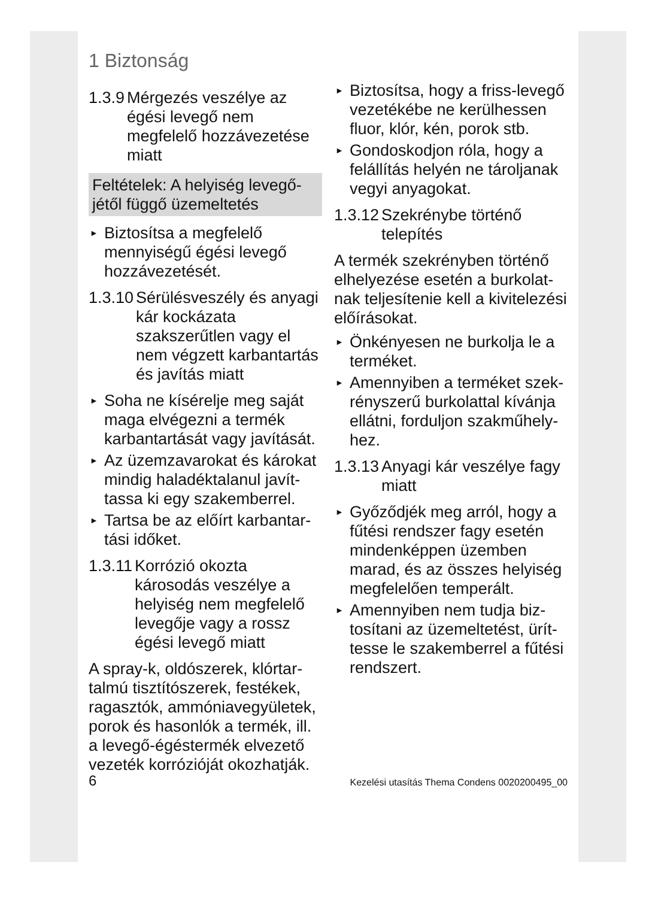1 Biztonság
1.3.9 Mérgezés veszélye az égési levegő nem megfelelő hozzávezetése miatt
Feltételek: A helyiség levegő­jétől függő üzemeltetés
► Biztosítsa a megfelelő mennyiségű égési levegő hozzávezetését.
1.3.10 Sérülésveszély és anyagi kár kockázata szakszerűtlen vagy el nem végzett karbantartás és javítás miatt
► Soha ne kísérelje meg saját maga elvégezni a termék karbantartását vagy javítását.
► Az üzemzavarokat és károkat mindig haladéktalanul javít­tassa ki egy szakemberrel.
► Tartsa be az előírt karbantar­tási időket.
1.3.11 Korrózió okozta károsodás veszélye a helyiség nem megfelelő levegője vagy a rossz égési levegő miatt
A spray-k, oldószerek, klórtar­talmú tisztítószerek, festékek, ragasztók, ammóniavegyületek, porok és hasonlók a termék, ill. a levegő-égéstermék elvezető vezeték korrózióját okozhatják.
► Biztosítsa, hogy a friss-levegő vezetékébe ne kerülhessen fluor, klór, kén, porok stb.
► Gondoskodjon róla, hogy a felállítás helyén ne tároljanak vegyi anyagokat.
1.3.12 Szekrénybe történő telepítés
A termék szekrényben történő elhelyezése esetén a burkolat­nak teljesítenie kell a kivitele­zési előírásokat.
► Önkényesen ne burkolja le a terméket.
► Amennyiben a terméket szek­rényszerű burkolattal kívánja ellátni, forduljon szakműhely­hez.
1.3.13 Anyagi kár veszélye fagy miatt
► Győződjék meg arról, hogy a fűtési rendszer fagy ese­tén mindenképpen üzemben marad, és az összes helyiség megfelelően temperált.
► Amennyiben nem tudja biz­tosítani az üzemeltetést, ürít­tesse le szakemberrel a fűtési rendszert.
6 Kezelési utasítás Thema Condens 0020200495_00